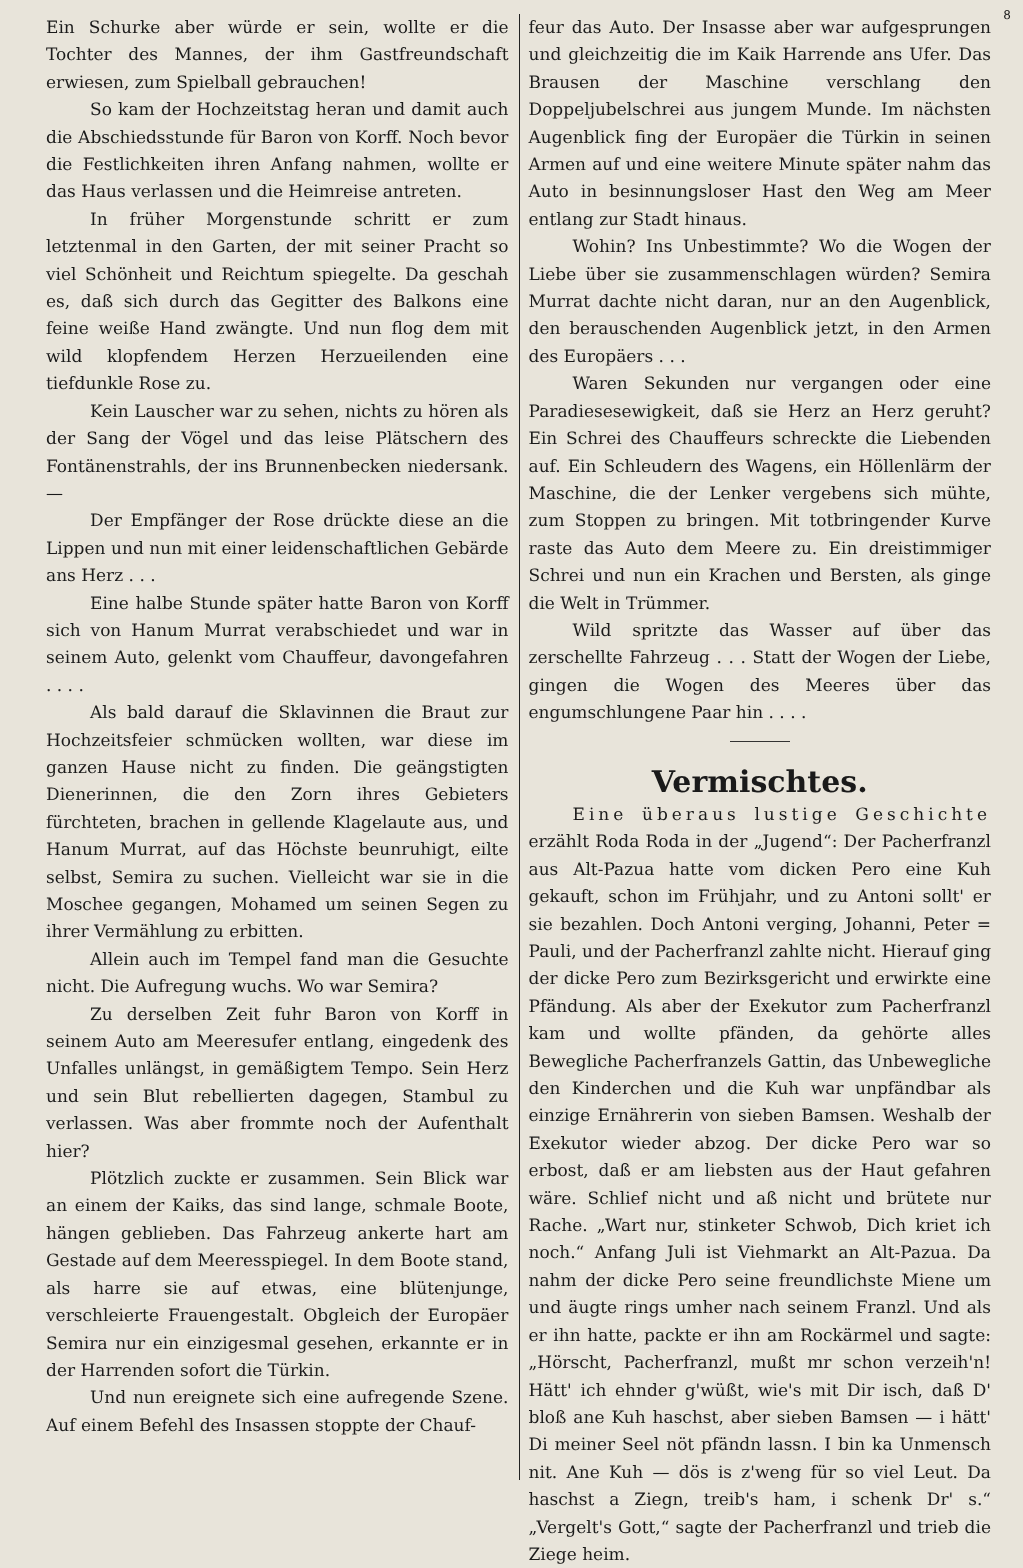8
Ein Schurke aber würde er sein, wollte er die Tochter des Mannes, der ihm Gastfreundschaft erwiesen, zum Spielball gebrauchen!
So kam der Hochzeitstag heran und damit auch die Abschiedsstunde für Baron von Korff. Noch bevor die Festlichkeiten ihren Anfang nahmen, wollte er das Haus verlassen und die Heimreise antreten.
In früher Morgenstunde schritt er zum letztenmal in den Garten, der mit seiner Pracht so viel Schönheit und Reichtum spiegelte. Da geschah es, daß sich durch das Gegitter des Balkons eine feine weiße Hand zwängte. Und nun flog dem mit wild klopfendem Herzen Herzueilenden eine tiefdunkle Rose zu.
Kein Lauscher war zu sehen, nichts zu hören als der Sang der Vögel und das leise Plätschern des Fontänenstrahls, der ins Brunnenbecken niedersank. —
Der Empfänger der Rose drückte diese an die Lippen und nun mit einer leidenschaftlichen Gebärde ans Herz . . .
Eine halbe Stunde später hatte Baron von Korff sich von Hanum Murrat verabschiedet und war in seinem Auto, gelenkt vom Chauffeur, davongefahren . . . .
Als bald darauf die Sklavinnen die Braut zur Hochzeitsfeier schmücken wollten, war diese im ganzen Hause nicht zu finden. Die geängstigten Dienerinnen, die den Zorn ihres Gebieters fürchteten, brachen in gellende Klagelaute aus, und Hanum Murrat, auf das Höchste beunruhigt, eilte selbst, Semira zu suchen. Vielleicht war sie in die Moschee gegangen, Mohamed um seinen Segen zu ihrer Vermählung zu erbitten.
Allein auch im Tempel fand man die Gesuchte nicht. Die Aufregung wuchs. Wo war Semira?
Zu derselben Zeit fuhr Baron von Korff in seinem Auto am Meeresufer entlang, eingedenk des Unfalles unlängst, in gemäßigtem Tempo. Sein Herz und sein Blut rebellierten dagegen, Stambul zu verlassen. Was aber frommte noch der Aufenthalt hier?
Plötzlich zuckte er zusammen. Sein Blick war an einem der Kaiks, das sind lange, schmale Boote, hängen geblieben. Das Fahrzeug ankerte hart am Gestade auf dem Meeresspiegel. In dem Boote stand, als harre sie auf etwas, eine blütenjunge, verschleierte Frauengestalt. Obgleich der Europäer Semira nur ein einzigesmal gesehen, erkannte er in der Harrenden sofort die Türkin.
Und nun ereignete sich eine aufregende Szene. Auf einem Befehl des Insassen stoppte der Chauf-
feur das Auto. Der Insasse aber war aufgesprungen und gleichzeitig die im Kaik Harrende ans Ufer. Das Brausen der Maschine verschlang den Doppeljubelschrei aus jungem Munde. Im nächsten Augenblick fing der Europäer die Türkin in seinen Armen auf und eine weitere Minute später nahm das Auto in besinnungsloser Hast den Weg am Meer entlang zur Stadt hinaus.
Wohin? Ins Unbestimmte? Wo die Wogen der Liebe über sie zusammenschlagen würden? Semira Murrat dachte nicht daran, nur an den Augenblick, den berauschenden Augenblick jetzt, in den Armen des Europäers . . .
Waren Sekunden nur vergangen oder eine Paradiesesewigkeit, daß sie Herz an Herz geruht? Ein Schrei des Chauffeurs schreckte die Liebenden auf. Ein Schleudern des Wagens, ein Höllenlärm der Maschine, die der Lenker vergebens sich mühte, zum Stoppen zu bringen. Mit totbringender Kurve raste das Auto dem Meere zu. Ein dreistimmiger Schrei und nun ein Krachen und Bersten, als ginge die Welt in Trümmer.
Wild spritzte das Wasser auf über das zerschellte Fahrzeug . . . Statt der Wogen der Liebe, gingen die Wogen des Meeres über das engumschlungene Paar hin . . . .
Vermischtes.
Eine überaus lustige Geschichte erzählt Roda Roda in der „Jugend“: Der Pacherfranzl aus Alt-Pazua hatte vom dicken Pero eine Kuh gekauft, schon im Frühjahr, und zu Antoni sollt' er sie bezahlen. Doch Antoni verging, Johanni, Peter = Pauli, und der Pacherfranzl zahlte nicht. Hierauf ging der dicke Pero zum Bezirksgericht und erwirkte eine Pfändung. Als aber der Exekutor zum Pacherfranzl kam und wollte pfänden, da gehörte alles Bewegliche Pacherfranzels Gattin, das Unbewegliche den Kinderchen und die Kuh war unpfändbar als einzige Ernährerin von sieben Bamsen. Weshalb der Exekutor wieder abzog. Der dicke Pero war so erbost, daß er am liebsten aus der Haut gefahren wäre. Schlief nicht und aß nicht und brütete nur Rache. „Wart nur, stinketer Schwob, Dich kriet ich noch.“ Anfang Juli ist Viehmarkt an Alt-Pazua. Da nahm der dicke Pero seine freundlichste Miene um und äugte rings umher nach seinem Franzl. Und als er ihn hatte, packte er ihn am Rockärmel und sagte: „Hörscht, Pacherfranzl, mußt mr schon verzeih'n! Hätt' ich ehnder g'wüßt, wie's mit Dir isch, daß D' bloß ane Kuh haschst, aber sieben Bamsen — i hätt' Di meiner Seel nöt pfändn lassn. I bin ka Unmensch nit. Ane Kuh — dös is z'weng für so viel Leut. Da haschst a Ziegn, treib's ham, i schenk Dr' s.“ „Vergelt's Gott,“ sagte der Pacherfranzl und trieb die Ziege heim.